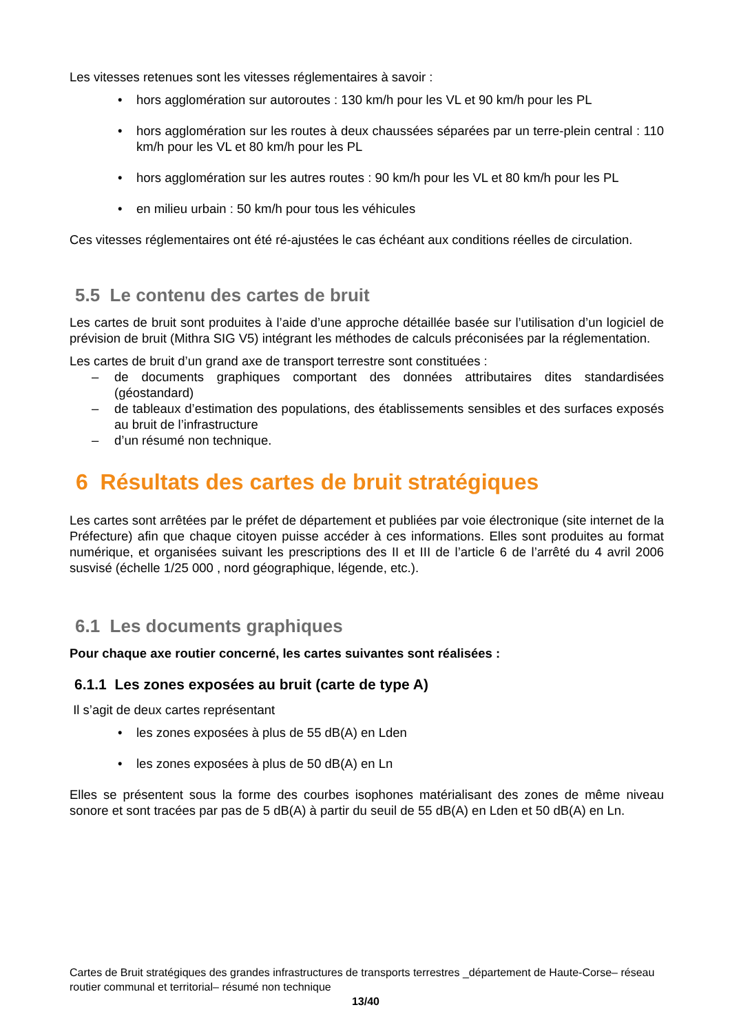Les vitesses retenues sont les vitesses réglementaires à savoir :
• hors agglomération sur autoroutes : 130 km/h pour les VL et 90 km/h pour les PL
• hors agglomération sur les routes à deux chaussées séparées par un terre-plein central : 110 km/h pour les VL et 80 km/h pour les PL
• hors agglomération sur les autres routes : 90 km/h pour les VL et 80 km/h pour les PL
• en milieu urbain : 50 km/h pour tous les véhicules
Ces vitesses réglementaires ont été ré-ajustées le cas échéant aux conditions réelles de circulation.
5.5 Le contenu des cartes de bruit
Les cartes de bruit sont produites à l’aide d’une approche détaillée basée sur l’utilisation d’un logiciel de prévision de bruit (Mithra SIG V5) intégrant les méthodes de calculs préconisées par la réglementation.
Les cartes de bruit d’un grand axe de transport terrestre sont constituées :
– de documents graphiques comportant des données attributaires dites standardisées (géostandard)
– de tableaux d’estimation des populations, des établissements sensibles et des surfaces exposés au bruit de l’infrastructure
– d’un résumé non technique.
6 Résultats des cartes de bruit stratégiques
Les cartes sont arrêtées par le préfet de département et publiées par voie électronique (site internet de la Préfecture) afin que chaque citoyen puisse accéder à ces informations. Elles sont produites au format numérique, et organisées suivant les prescriptions des II et III de l’article 6 de l’arrêté du 4 avril 2006 susvisé (échelle 1/25 000 , nord géographique, légende, etc.).
6.1 Les documents graphiques
Pour chaque axe routier concerné, les cartes suivantes sont réalisées :
6.1.1 Les zones exposées au bruit (carte de type A)
Il s’agit de deux cartes représentant
• les zones exposées à plus de 55 dB(A) en Lden
• les zones exposées à plus de 50 dB(A) en Ln
Elles se présentent sous la forme des courbes isophones matérialisant des zones de même niveau sonore et sont tracées par pas de 5 dB(A) à partir du seuil de 55 dB(A) en Lden et 50 dB(A) en Ln.
Cartes de Bruit stratégiques des grandes infrastructures de transports terrestres _département de Haute-Corse– réseau routier communal et territorial– résumé non technique
13/40